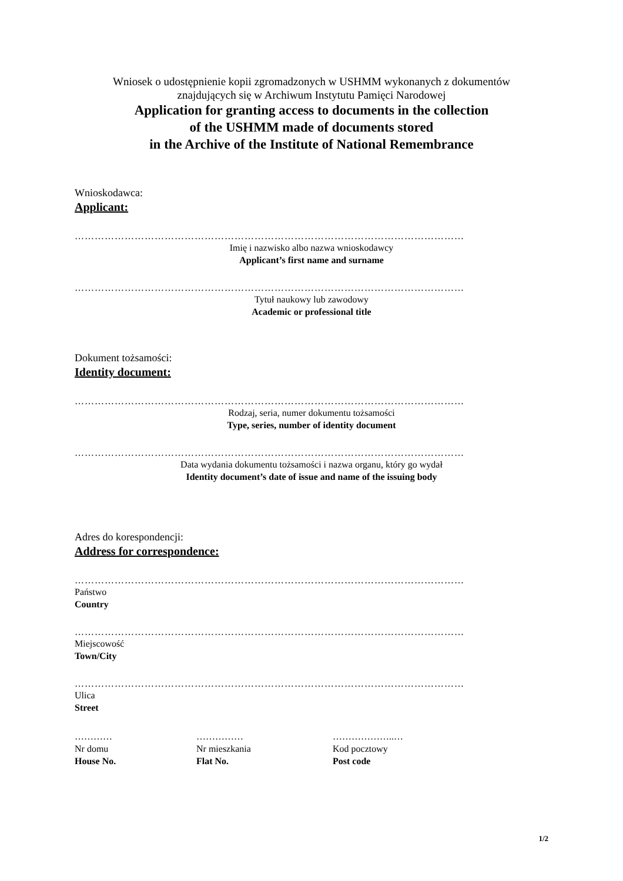Wniosek o udostępnienie kopii zgromadzonych w USHMM wykonanych z dokumentów
znajdujących się w Archiwum Instytutu Pamięci Narodowej
Application for granting access to documents in the collection
of the USHMM made of documents stored
in the Archive of the Institute of National Remembrance
Wnioskodawca:
Applicant:
………………………………………………………………………………………………………
Imię i nazwisko albo nazwa wnioskodawcy
Applicant’s first name and surname
………………………………………………………………………………………………………
Tytuł naukowy lub zawodowy
Academic or professional title
Dokument tożsamości:
Identity document:
………………………………………………………………………………………………………
Rodzaj, seria, numer dokumentu tożsamości
Type, series, number of identity document
………………………………………………………………………………………………………
Data wydania dokumentu tożsamości i nazwa organu, który go wydał
Identity document’s date of issue and name of the issuing body
Adres do korespondencji:
Address for correspondence:
………………………………………………………………………………………………………
Państwo
Country
………………………………………………………………………………………………………
Miejscowość
Town/City
………………………………………………………………………………………………………
Ulica
Street
…………
Nr domu
House No.
……………
Nr mieszkania
Flat No.
………………..…
Kod pocztowy
Post code
1/2